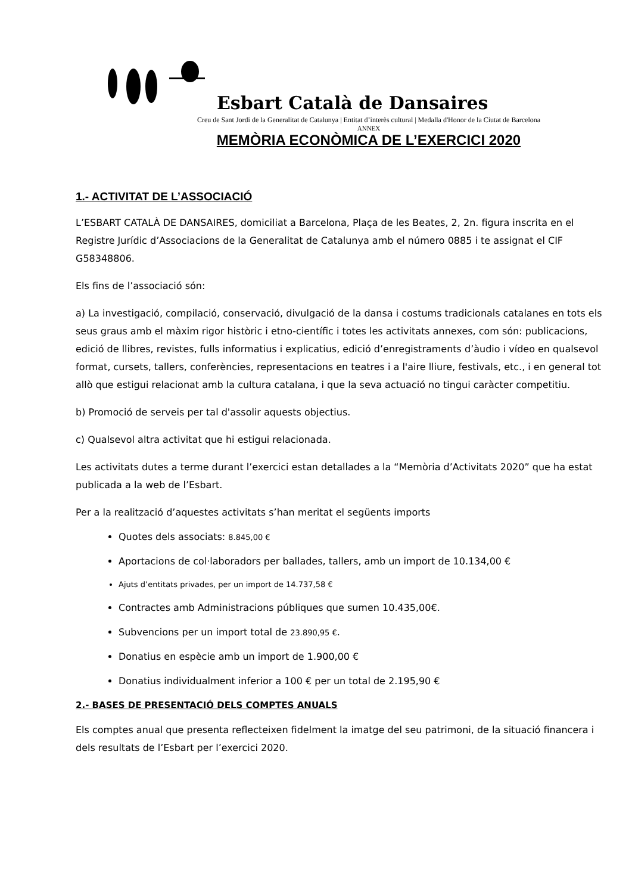Esbart Català de Dansaires
Creu de Sant Jordi de la Generalitat de Catalunya | Entitat d’interès cultural | Medalla d'Honor de la Ciutat de Barcelona
ANNEX
MEMÒRIA ECONÒMICA DE L’EXERCICI 2020
1.- ACTIVITAT DE L’ASSOCIACIÓ
L’ESBART CATALÀ DE DANSAIRES, domiciliat a Barcelona, Plaça de les Beates, 2, 2n. figura inscrita en el Registre Jurídic d’Associacions de la Generalitat de Catalunya amb el número 0885 i te assignat el CIF G58348806.
Els fins de l’associació són:
a) La investigació, compilació, conservació, divulgació de la dansa i costums tradicionals catalanes en tots els seus graus amb el màxim rigor històric i etno-científic i totes les activitats annexes, com són: publicacions, edició de llibres, revistes, fulls informatius i explicatius, edició d’enregistraments d’àudio i vídeo en qualsevol format, cursets, tallers, conferències, representacions en teatres i a l'aire lliure, festivals, etc., i en general tot allò que estigui relacionat amb la cultura catalana, i que la seva actuació no tingui caràcter competitiu.
b) Promoció de serveis per tal d'assolir aquests objectius.
c) Qualsevol altra activitat que hi estigui relacionada.
Les activitats dutes a terme durant l’exercici estan detallades a la “Memòria d’Activitats 2020” que ha estat publicada a la web de l’Esbart.
Per a la realització d’aquestes activitats s’han meritat el següents imports
Quotes dels associats: 8.845,00 €
Aportacions de col·laboradors per ballades, tallers, amb un import de 10.134,00 €
Ajuts d’entitats privades, per un import de 14.737,58 €
Contractes amb Administracions públiques que sumen 10.435,00€.
Subvencions per un import total de 23.890,95 €.
Donatius en espècie amb un import de 1.900,00 €
Donatius individualment inferior a 100 € per un total de 2.195,90 €
2.- BASES DE PRESENTACIÓ DELS COMPTES ANUALS
Els comptes anual que presenta reflecteixen fidelment la imatge del seu patrimoni, de la situació financera i dels resultats de l’Esbart per l’exercici 2020.